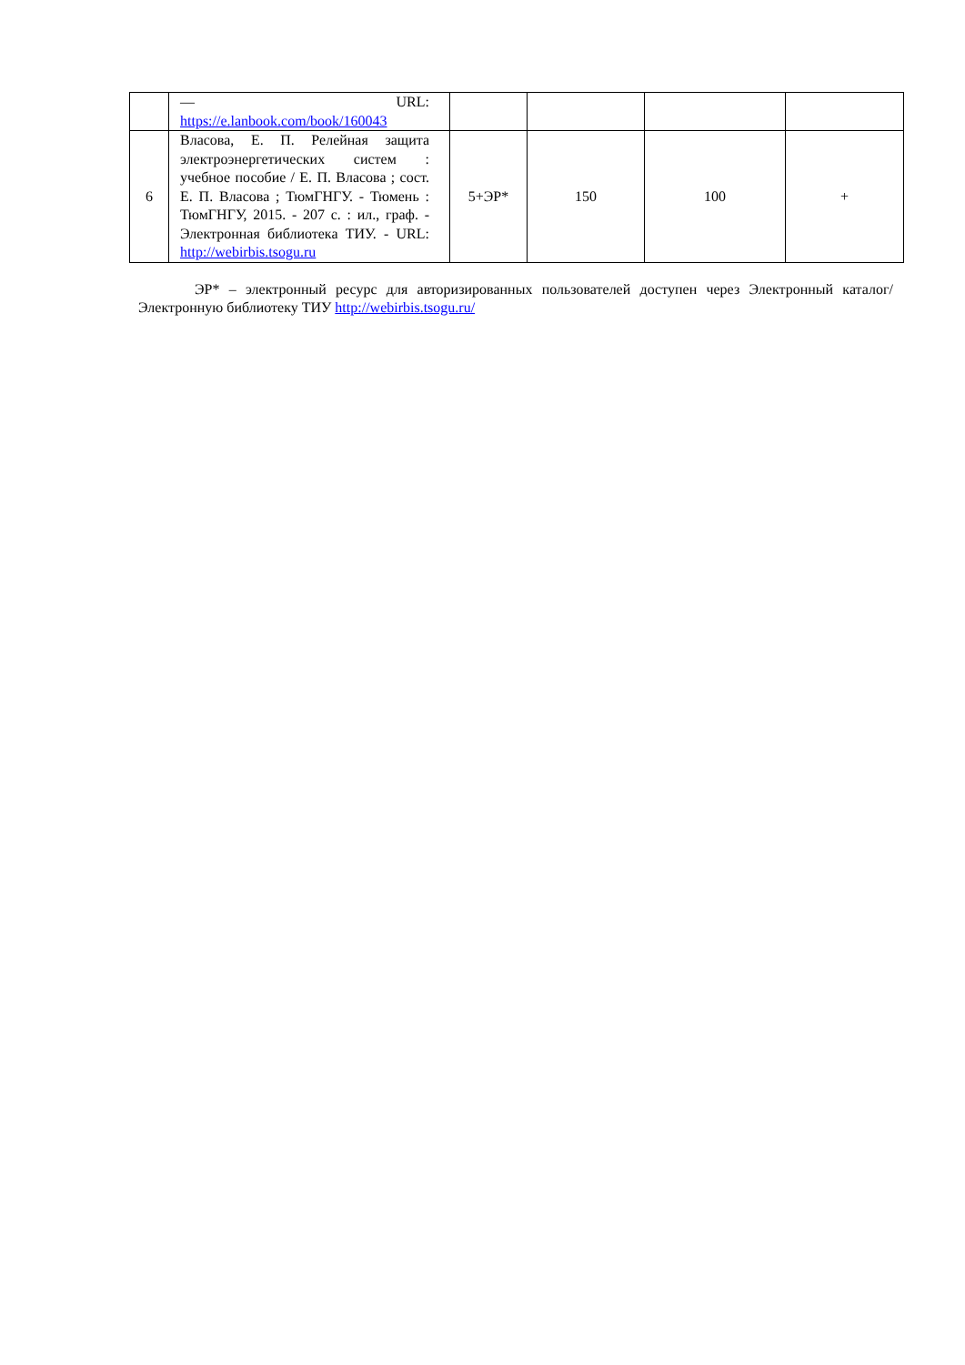| | — URL: https://e.lanbook.com/book/160043 | | | | |
| 6 | Власова, Е. П. Релейная защита электроэнергетических систем : учебное пособие / Е. П. Власова ; сост. Е. П. Власова ; ТюмГНГУ. - Тюмень : ТюмГНГУ, 2015. - 207 с. : ил., граф. - Электронная библиотека ТИУ. - URL: http://webirbis.tsogu.ru | 5+ЭР* | 150 | 100 | + |
ЭР* – электронный ресурс для авторизированных пользователей доступен через Электронный каталог/Электронную библиотеку ТИУ http://webirbis.tsogu.ru/